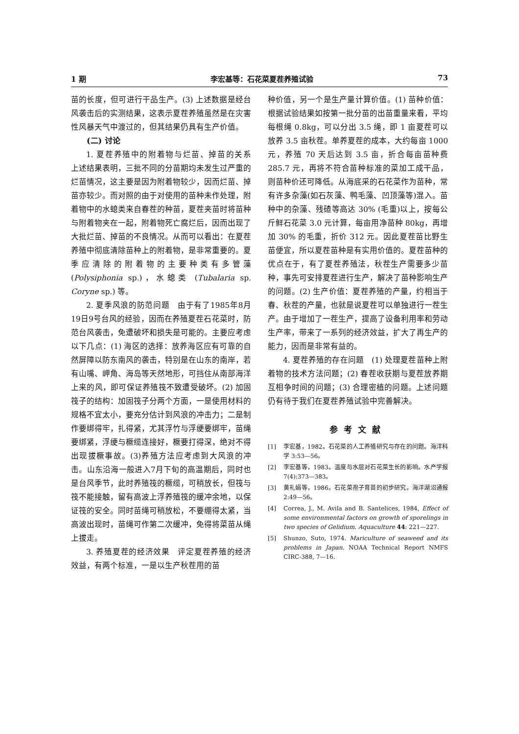1 期 李宏基等：石花菜夏茬养殖试验 73
苗的长度，但可进行干品生产。(3) 上述数据是经台风袭击后的实测结果，这表示夏茬养殖虽然是在灾害性风暴天气中渡过的，但其结果仍具有生产价值。
(二) 讨论
1. 夏茬养殖中的附着物与烂苗、掉苗的关系　上述结果表明，三批不同的分苗期均未发生过严重的烂苗情况，这主要是因为附着物较少，因而烂苗、掉苗亦较少。而对照的由于对使用的苗种未作处理，附着物中的水螅类来自春茬的种苗，夏茬夹苗时将苗种与附着物夹在一起，附着物死亡腐烂后，因而出现了大批烂苗、掉苗的不良情况。从而可以看出：在夏茬养殖中彻底清除苗种上的附着物，是非常重要的。夏季应清除的附着物的主要种类有多管藻 (Polysiphonia sp.)，水螅类 (Tubalaria sp. Coryne sp.) 等。
2. 夏季风浪的防范问题　由于有了1985年8月19日9号台风的经验，因而在养殖夏茬石花菜时，防范台风袭击，免遭破坏和损失是可能的。主要应考虑以下几点：(1) 海区的选择：放养海区应有可靠的自然屏障以防东南风的袭击，特别是在山东的南岸，若有山嘴、岬角、海岛等天然地形，可挡住从南部海洋上来的风，即可保证养殖筏不致遭受破坏。(2) 加固筏子的结构：加固筏子分两个方面，一是使用材料的规格不宜太小，要充分估计到风浪的冲击力；二是制作要绑得牢，扎得紧，尤其浮竹与浮绠要绑牢，苗绳要绑紧，浮绠与橛缆连接好，橛要打得深，绝对不得出现拔橛事故。(3)养殖方法应考虑到大风浪的冲击。山东沿海一般进入7月下旬的高温期后，同时也是台风季节，此时养殖筏的橛缆，可稍放长，但筏与筏不能接触，留有高波上浮养殖筏的缓冲余地，以保证筏的安全。同时苗绳可稍放松，不要绷得太紧，当高波出现时，苗绳可作第二次缓冲，免得将菜苗从绳上拔走。
3. 养殖夏茬的经济效果　评定夏茬养殖的经济效益，有两个标准，一是以生产秋茬用的苗
种价值，另一个是生产量计算价值。(1) 苗种价值：根据试验结果如按第一批分苗的出苗重量来看，平均每根绳 0.8kg，可以分出 3.5 绳，即 1 亩夏茬可以放养 3.5 亩秋茬。单养夏茬的成本，大约每亩 1000 元，养殖 70 天后达到 3.5 亩，折合每亩苗种费 285.7 元，再将不符合苗种标准的菜加工成干品，则苗种价还可降低。从海底采的石花菜作为苗种，常有许多杂藻(如石灰藻、鸭毛藻、凹顶藻等)混入。苗种中的杂藻、残碴等高达 30% (毛重)以上，按每公斤鲜石花菜 3.0 元计算，每亩用净苗种 80kg，再增加 30% 的毛重，折价 312 元。因此夏茬苗比野生苗便宜，所以夏茬苗种是有实用价值的。夏茬苗种的优点在于，有了夏茬养殖法，秋茬生产需要多少苗种，事先可安排夏茬进行生产，解决了苗种影响生产的问题。(2) 生产价值：夏茬养殖的产量，约相当于春、秋茬的产量，也就是说夏茬可以单独进行一茬生产。由于增加了一茬生产，提高了设备利用率和劳动生产率，带来了一系列的经济效益，扩大了再生产的能力，因而是非常有益的。
4. 夏茬养殖的存在问题　(1) 处理夏茬苗种上附着物的技术方法问题；(2) 春茬收获期与夏茬放养期互相争时间的问题；(3) 合理密植的问题。上述问题仍有待于我们在夏茬养殖试验中完善解决。
参考文献
[1] 李宏基，1982。石花菜的人工养殖研究与存在的问题。海洋科学 3:53—56。
[2] 李宏基等，1983。温度与水层对石花菜生长的影响。水产学报 7(4):373—383。
[3] 黄礼娟等，1986。石花菜孢子育苗的初步研究。海洋湖沼通报 2:49—56。
[4] Correa, J., M. Avila and B. Santelices, 1984, Effect of some environmental factors on growth of sporelings in two species of Gelidium. Aquaculture 44: 221—227.
[5] Shunzo, Suto, 1974. Mariculture of seaweed and its problems in Japan. NOAA Technical Report NMFS CIRC-388, 7—16.